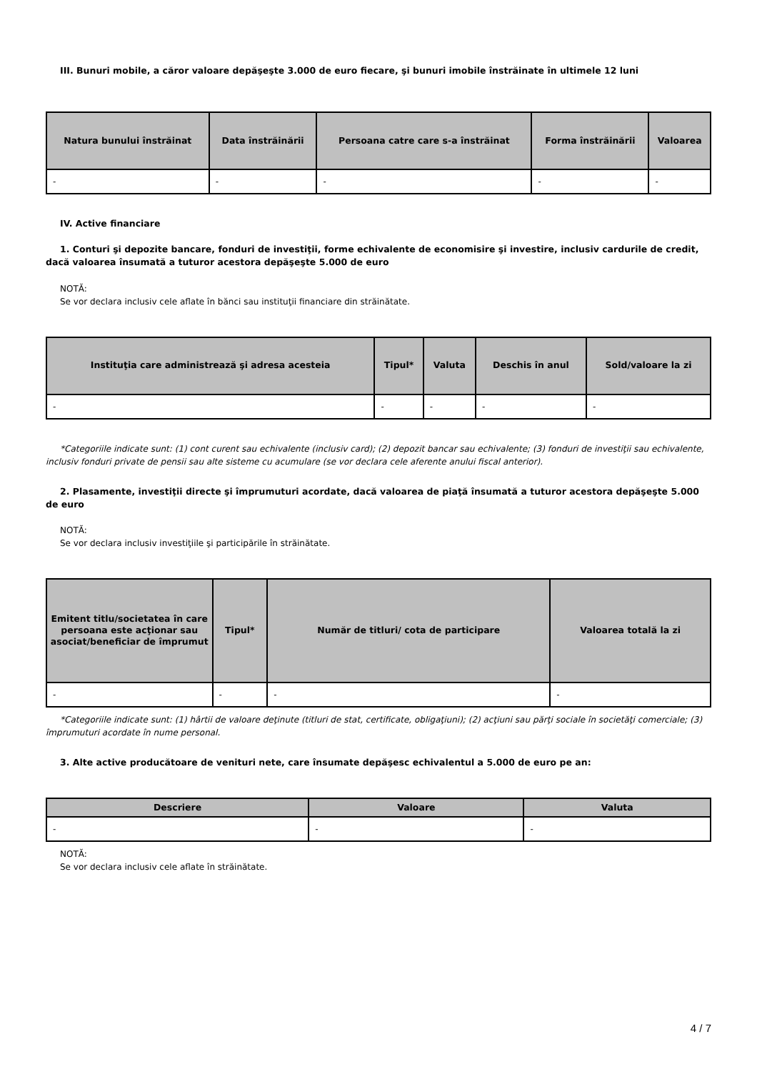III. Bunuri mobile, a căror valoare depăşeşte 3.000 de euro fiecare, şi bunuri imobile înstrăinate în ultimele 12 luni
| Natura bunului înstrăinat | Data înstrăinării | Persoana catre care s-a înstrăinat | Forma înstrăinării | Valoarea |
| --- | --- | --- | --- | --- |
| - | - | - | - | - |
IV. Active financiare
1. Conturi şi depozite bancare, fonduri de investiţii, forme echivalente de economisire şi investire, inclusiv cardurile de credit, dacă valoarea însumată a tuturor acestora depăşeşte 5.000 de euro
NOTĂ:
Se vor declara inclusiv cele aflate în bănci sau instituţii financiare din străinătate.
| Instituţia care administrează şi adresa acesteia | Tipul* | Valuta | Deschis în anul | Sold/valoare la zi |
| --- | --- | --- | --- | --- |
| - | - | - | - | - |
*Categoriile indicate sunt: (1) cont curent sau echivalente (inclusiv card); (2) depozit bancar sau echivalente; (3) fonduri de investiţii sau echivalente, inclusiv fonduri private de pensii sau alte sisteme cu acumulare (se vor declara cele aferente anului fiscal anterior).
2. Plasamente, investiţii directe şi împrumuturi acordate, dacă valoarea de piaţă însumată a tuturor acestora depăşeşte 5.000 de euro
NOTĂ:
Se vor declara inclusiv investiţiile şi participările în străinătate.
| Emitent titlu/societatea în care persoana este acţionar sau asociat/beneficiar de împrumut | Tipul* | Număr de titluri/ cota de participare | Valoarea totală la zi |
| --- | --- | --- | --- |
| - | - | - | - |
*Categoriile indicate sunt: (1) hârtii de valoare deţinute (titluri de stat, certificate, obligaţiuni); (2) acţiuni sau părţi sociale în societăţi comerciale; (3) împrumuturi acordate în nume personal.
3. Alte active producătoare de venituri nete, care însumate depăşesc echivalentul a 5.000 de euro pe an:
| Descriere | Valoare | Valuta |
| --- | --- | --- |
| - | - | - |
NOTĂ:
Se vor declara inclusiv cele aflate în străinătate.
4 / 7